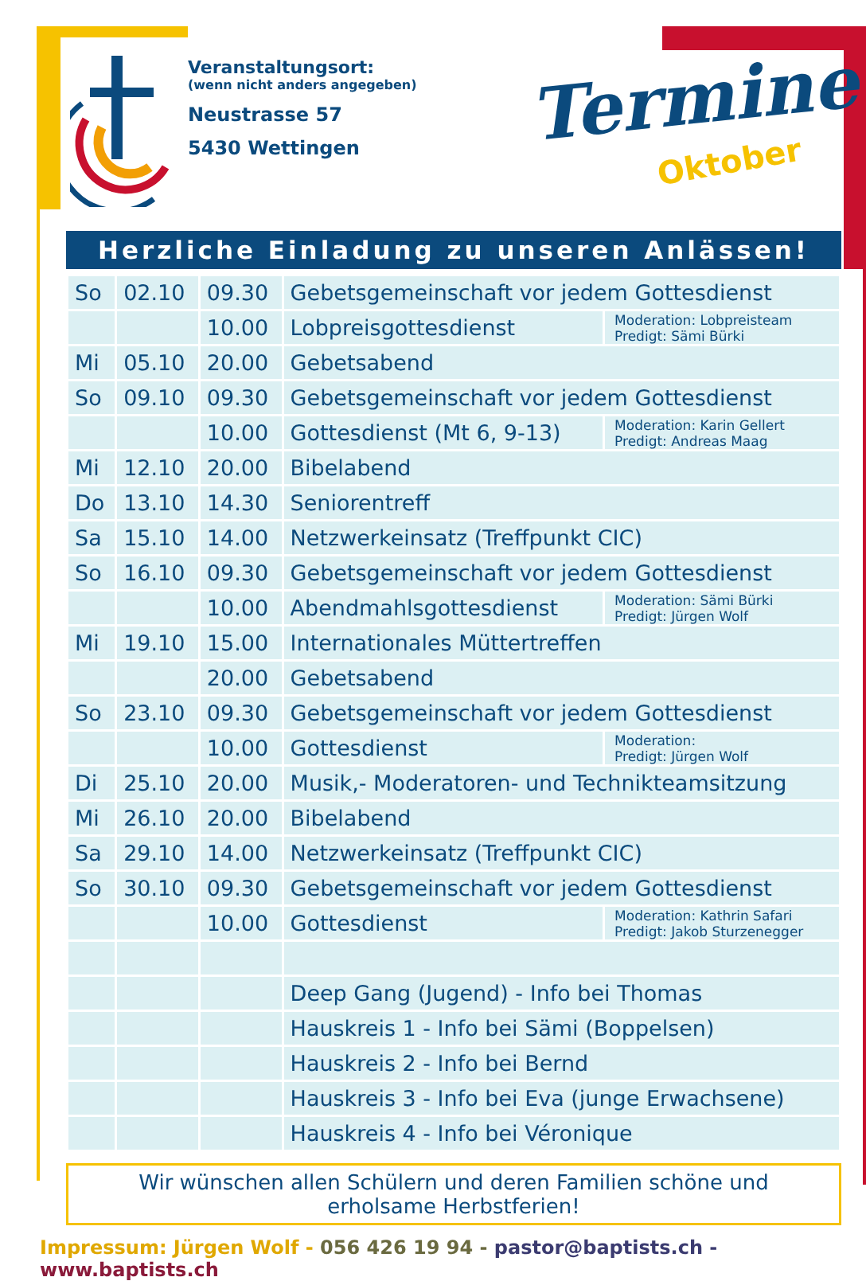Veranstaltungsort:
(wenn nicht anders angegeben)
Neustrasse 57
5430 Wettingen
Termine
Oktober
Herzliche Einladung zu unseren Anlässen!
| So | 02.10 | 09.30 | Gebetsgemeinschaft vor jedem Gottesdienst | |
| | | 10.00 | Lobpreisgottesdienst | Moderation: Lobpreisteam Predigt: Sämi Bürki |
| Mi | 05.10 | 20.00 | Gebetsabend | |
| So | 09.10 | 09.30 | Gebetsgemeinschaft vor jedem Gottesdienst | |
| | | 10.00 | Gottesdienst (Mt 6, 9-13) | Moderation: Karin Gellert Predigt: Andreas Maag |
| Mi | 12.10 | 20.00 | Bibelabend | |
| Do | 13.10 | 14.30 | Seniorentreff | |
| Sa | 15.10 | 14.00 | Netzwerkeinsatz (Treffpunkt CIC) | |
| So | 16.10 | 09.30 | Gebetsgemeinschaft vor jedem Gottesdienst | |
| | | 10.00 | Abendmahlsgottesdienst | Moderation: Sämi Bürki Predigt: Jürgen Wolf |
| Mi | 19.10 | 15.00 | Internationales Müttertreffen | |
| | | 20.00 | Gebetsabend | |
| So | 23.10 | 09.30 | Gebetsgemeinschaft vor jedem Gottesdienst | |
| | | 10.00 | Gottesdienst | Moderation: Predigt: Jürgen Wolf |
| Di | 25.10 | 20.00 | Musik,- Moderatoren- und Technikteamsitzung | |
| Mi | 26.10 | 20.00 | Bibelabend | |
| Sa | 29.10 | 14.00 | Netzwerkeinsatz (Treffpunkt CIC) | |
| So | 30.10 | 09.30 | Gebetsgemeinschaft vor jedem Gottesdienst | |
| | | 10.00 | Gottesdienst | Moderation: Kathrin Safari Predigt: Jakob Sturzenegger |
| | | | Deep Gang (Jugend) - Info bei Thomas | |
| | | | Hauskreis 1 - Info bei Sämi (Boppelsen) | |
| | | | Hauskreis 2 - Info bei Bernd | |
| | | | Hauskreis 3 - Info bei Eva (junge Erwachsene) | |
| | | | Hauskreis 4 - Info bei Véronique | |
Wir wünschen allen Schülern und deren Familien schöne und
erholsame Herbstferien!
Impressum: Jürgen Wolf - 056 426 19 94 - pastor@baptists.ch - www.baptists.ch